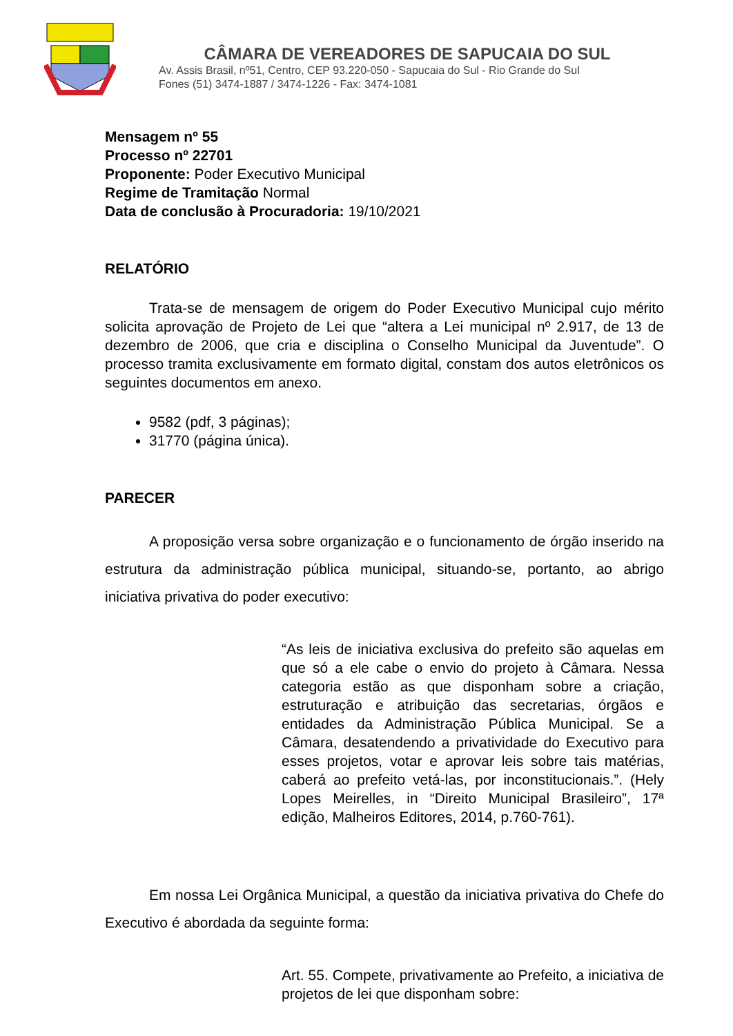CÂMARA DE VEREADORES DE SAPUCAIA DO SUL
Av. Assis Brasil, nº51, Centro, CEP 93.220-050 - Sapucaia do Sul - Rio Grande do Sul
Fones (51) 3474-1887 / 3474-1226 - Fax: 3474-1081
Mensagem nº 55
Processo nº 22701
Proponente: Poder Executivo Municipal
Regime de Tramitação Normal
Data de conclusão à Procuradoria: 19/10/2021
RELATÓRIO
Trata-se de mensagem de origem do Poder Executivo Municipal cujo mérito solicita aprovação de Projeto de Lei que “altera a Lei municipal nº 2.917, de 13 de dezembro de 2006, que cria e disciplina o Conselho Municipal da Juventude”. O processo tramita exclusivamente em formato digital, constam dos autos eletrônicos os seguintes documentos em anexo.
9582 (pdf, 3 páginas);
31770 (página única).
PARECER
A proposição versa sobre organização e o funcionamento de órgão inserido na estrutura da administração pública municipal, situando-se, portanto, ao abrigo iniciativa privativa do poder executivo:
“As leis de iniciativa exclusiva do prefeito são aquelas em que só a ele cabe o envio do projeto à Câmara. Nessa categoria estão as que disponham sobre a criação, estruturação e atribuição das secretarias, órgãos e entidades da Administração Pública Municipal. Se a Câmara, desatendendo a privatividade do Executivo para esses projetos, votar e aprovar leis sobre tais matérias, caberá ao prefeito vetá-las, por inconstitucionais.”. (Hely Lopes Meirelles, in “Direito Municipal Brasileiro”, 17ª edição, Malheiros Editores, 2014, p.760-761).
Em nossa Lei Orgânica Municipal, a questão da iniciativa privativa do Chefe do Executivo é abordada da seguinte forma:
Art. 55. Compete, privativamente ao Prefeito, a iniciativa de projetos de lei que disponham sobre: